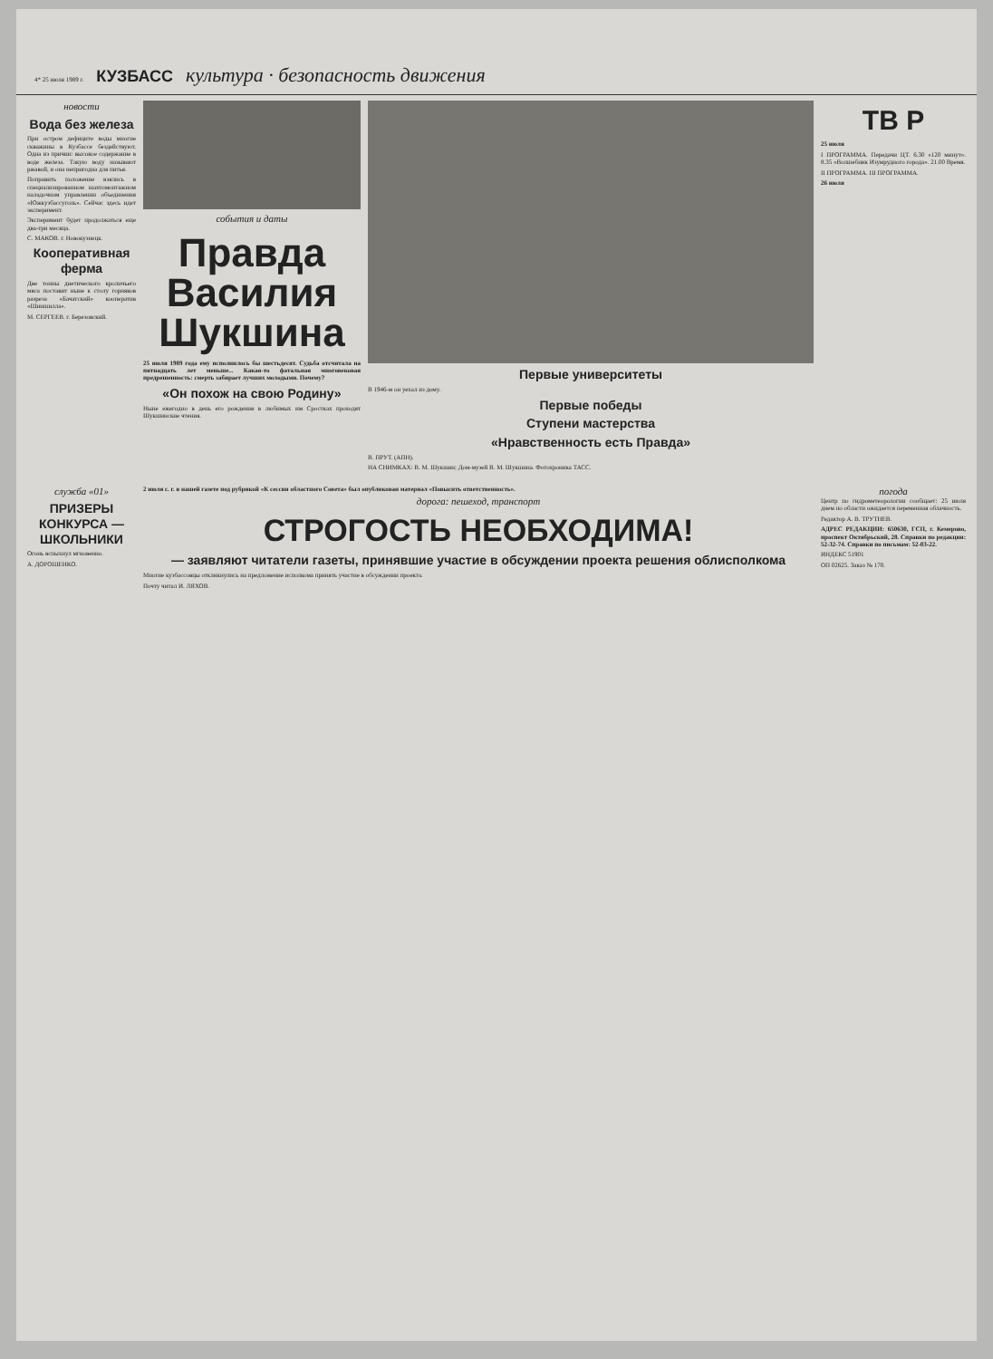4* 25 июля 1989 г. КУЗБАСС культура · безопасность движения
новости
Вода без железа
При остром дефиците воды многие скважины в Кузбассе бездействуют. Одна из причин: высокое содержание в воде железа. Такую воду называют ржавой, и она непригодна для питья.
Поправить положение взялись в специализированном шахтомонтажном наладочном управлении объединения «Южкузбассуголь». Сейчас здесь идет эксперимент.
Эксперимент будет продолжаться еще два-три месяца.
С. МАКОВ. г. Новокузнецк.
Кооперативная ферма
Две тонны диетического кроличьего мяса поставит ныне к столу горняков разреза «Бачатский» кооператив «Шиншилла».
М. СЕРГЕЕВ. г. Березовский.
события и даты
Правда Василия Шукшина
25 июля 1989 года ему исполнилось бы шестьдесят. Судьба отсчитала на пятнадцать лет меньше... Какая-то фатальная многовековая предрешенность: смерть забирает лучших молодыми. Почему?
«Он похож на свою Родину»
Ныне ежегодно в день его рождения в любимых им Сростках проходят Шукшинские чтения.
Первые университеты
В 1946-м он уехал из дому.
Первые победы
Ступени мастерства
«Нравственность есть Правда»
В. ПРУТ. (АПН).
НА СНИМКАХ: В. М. Шукшин; Дом-музей В. М. Шукшина. Фотохроника ТАСС.
ТВ Р
25 июля
I ПРОГРАММА. Передачи ЦТ. 6.30 «120 минут». 8.35 «Волшебник Изумрудного города». 21.00 Время.
II ПРОГРАММА. III ПРОГРАММА.
26 июля
служба «01»
ПРИЗЕРЫ КОНКУРСА — ШКОЛЬНИКИ
Огонь вспыхнул мгновенно.
А. ДОРОШЕНКО.
2 июля с. г. в нашей газете под рубрикой «К сессии областного Совета» был опубликован материал «Повысить ответственность».
дорога: пешеход, транспорт
СТРОГОСТЬ НЕОБХОДИМА!
— заявляют читатели газеты, принявшие участие в обсуждении проекта решения облисполкома
Многие кузбассовцы откликнулись на предложение исполкома принять участие в обсуждении проекта.
Почту читал И. ЛЯХОВ.
погода
Центр по гидрометеорологии сообщает: 25 июля днем по области ожидается переменная облачность.
Редактор А. В. ТРУТНЕВ.
АДРЕС РЕДАКЦИИ: 650630, ГСП, г. Кемерово, проспект Октябрьский, 28. Справки по редакции: 52-32-74. Справки по письмам: 52-03-22.
ИНДЕКС 51901
ОП 02625. Заказ № 170.